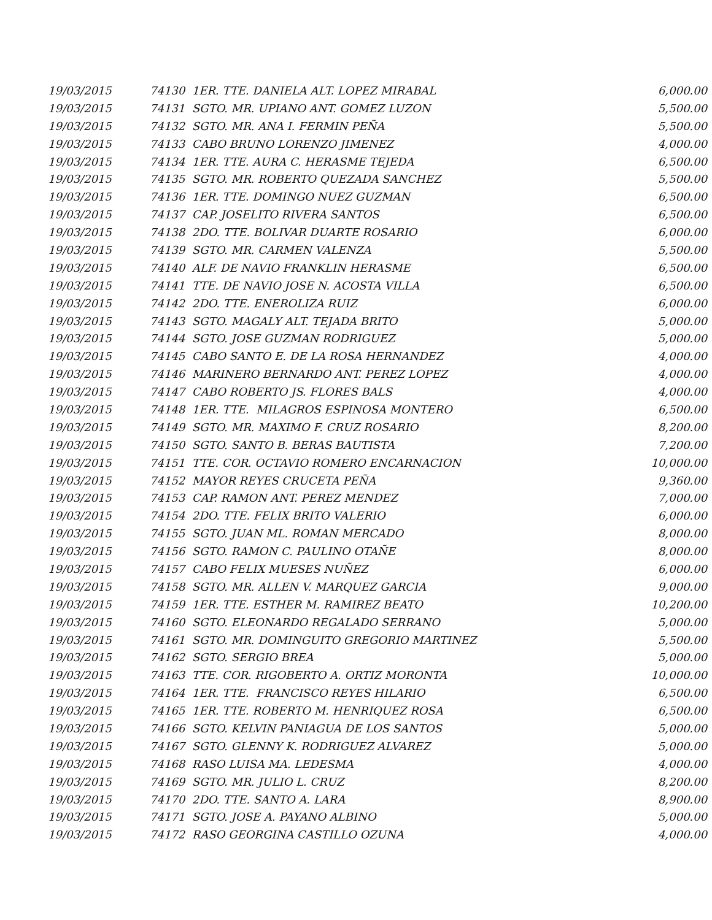| 19/03/2015 | 74130 1ER. TTE. DANIELA ALT. LOPEZ MIRABAL | 6,000.00 |
| 19/03/2015 | 74131 SGTO. MR. UPIANO ANT. GOMEZ LUZON | 5,500.00 |
| 19/03/2015 | 74132 SGTO. MR. ANA I. FERMIN PEÑA | 5,500.00 |
| 19/03/2015 | 74133 CABO BRUNO LORENZO JIMENEZ | 4,000.00 |
| 19/03/2015 | 74134 1ER. TTE. AURA C. HERASME TEJEDA | 6,500.00 |
| 19/03/2015 | 74135 SGTO. MR. ROBERTO QUEZADA SANCHEZ | 5,500.00 |
| 19/03/2015 | 74136 1ER. TTE. DOMINGO NUEZ GUZMAN | 6,500.00 |
| 19/03/2015 | 74137 CAP. JOSELITO RIVERA SANTOS | 6,500.00 |
| 19/03/2015 | 74138 2DO. TTE. BOLIVAR DUARTE ROSARIO | 6,000.00 |
| 19/03/2015 | 74139 SGTO. MR. CARMEN VALENZA | 5,500.00 |
| 19/03/2015 | 74140 ALF. DE NAVIO FRANKLIN HERASME | 6,500.00 |
| 19/03/2015 | 74141 TTE. DE NAVIO JOSE N. ACOSTA VILLA | 6,500.00 |
| 19/03/2015 | 74142 2DO. TTE. ENEROLIZA RUIZ | 6,000.00 |
| 19/03/2015 | 74143 SGTO. MAGALY ALT. TEJADA BRITO | 5,000.00 |
| 19/03/2015 | 74144 SGTO. JOSE GUZMAN RODRIGUEZ | 5,000.00 |
| 19/03/2015 | 74145 CABO SANTO E. DE LA ROSA HERNANDEZ | 4,000.00 |
| 19/03/2015 | 74146 MARINERO BERNARDO ANT. PEREZ LOPEZ | 4,000.00 |
| 19/03/2015 | 74147 CABO ROBERTO JS. FLORES BALS | 4,000.00 |
| 19/03/2015 | 74148 1ER. TTE. MILAGROS ESPINOSA MONTERO | 6,500.00 |
| 19/03/2015 | 74149 SGTO. MR. MAXIMO F. CRUZ ROSARIO | 8,200.00 |
| 19/03/2015 | 74150 SGTO. SANTO B. BERAS BAUTISTA | 7,200.00 |
| 19/03/2015 | 74151 TTE. COR. OCTAVIO ROMERO ENCARNACION | 10,000.00 |
| 19/03/2015 | 74152 MAYOR REYES CRUCETA PEÑA | 9,360.00 |
| 19/03/2015 | 74153 CAP. RAMON ANT. PEREZ MENDEZ | 7,000.00 |
| 19/03/2015 | 74154 2DO. TTE. FELIX BRITO VALERIO | 6,000.00 |
| 19/03/2015 | 74155 SGTO. JUAN ML. ROMAN MERCADO | 8,000.00 |
| 19/03/2015 | 74156 SGTO. RAMON C. PAULINO OTAÑE | 8,000.00 |
| 19/03/2015 | 74157 CABO FELIX MUESES NUÑEZ | 6,000.00 |
| 19/03/2015 | 74158 SGTO. MR. ALLEN V. MARQUEZ GARCIA | 9,000.00 |
| 19/03/2015 | 74159 1ER. TTE. ESTHER M. RAMIREZ BEATO | 10,200.00 |
| 19/03/2015 | 74160 SGTO. ELEONARDO REGALADO SERRANO | 5,000.00 |
| 19/03/2015 | 74161 SGTO. MR. DOMINGUITO GREGORIO MARTINEZ | 5,500.00 |
| 19/03/2015 | 74162 SGTO. SERGIO BREA | 5,000.00 |
| 19/03/2015 | 74163 TTE. COR. RIGOBERTO A. ORTIZ MORONTA | 10,000.00 |
| 19/03/2015 | 74164 1ER. TTE. FRANCISCO REYES HILARIO | 6,500.00 |
| 19/03/2015 | 74165 1ER. TTE. ROBERTO M. HENRIQUEZ ROSA | 6,500.00 |
| 19/03/2015 | 74166 SGTO. KELVIN PANIAGUA DE LOS SANTOS | 5,000.00 |
| 19/03/2015 | 74167 SGTO. GLENNY K. RODRIGUEZ ALVAREZ | 5,000.00 |
| 19/03/2015 | 74168 RASO LUISA MA. LEDESMA | 4,000.00 |
| 19/03/2015 | 74169 SGTO. MR. JULIO L. CRUZ | 8,200.00 |
| 19/03/2015 | 74170 2DO. TTE. SANTO A. LARA | 8,900.00 |
| 19/03/2015 | 74171 SGTO. JOSE A. PAYANO ALBINO | 5,000.00 |
| 19/03/2015 | 74172 RASO GEORGINA CASTILLO OZUNA | 4,000.00 |